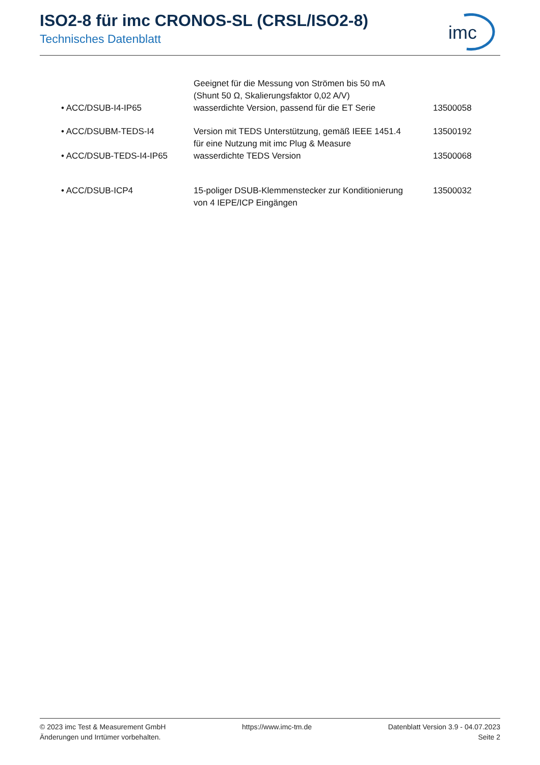ISO2-8 für imc CRONOS-SL (CRSL/ISO2-8)
Technisches Datenblatt
imc
| | Geeignet für die Messung von Strömen bis 50 mA (Shunt 50 Ω, Skalierungsfaktor 0,02 A/V) | |
| • ACC/DSUB-I4-IP65 | wasserdichte Version, passend für die ET Serie | 13500058 |
| • ACC/DSUBM-TEDS-I4 | Version mit TEDS Unterstützung, gemäß IEEE 1451.4 für eine Nutzung mit imc Plug & Measure | 13500192 |
| • ACC/DSUB-TEDS-I4-IP65 | wasserdichte TEDS Version | 13500068 |
| • ACC/DSUB-ICP4 | 15-poliger DSUB-Klemmenstecker zur Konditionierung von 4 IEPE/ICP Eingängen | 13500032 |
© 2023 imc Test & Measurement GmbH
Änderungen und Irrtümer vorbehalten.
https://www.imc-tm.de Datenblatt Version 3.9 - 04.07.2023
Seite 2